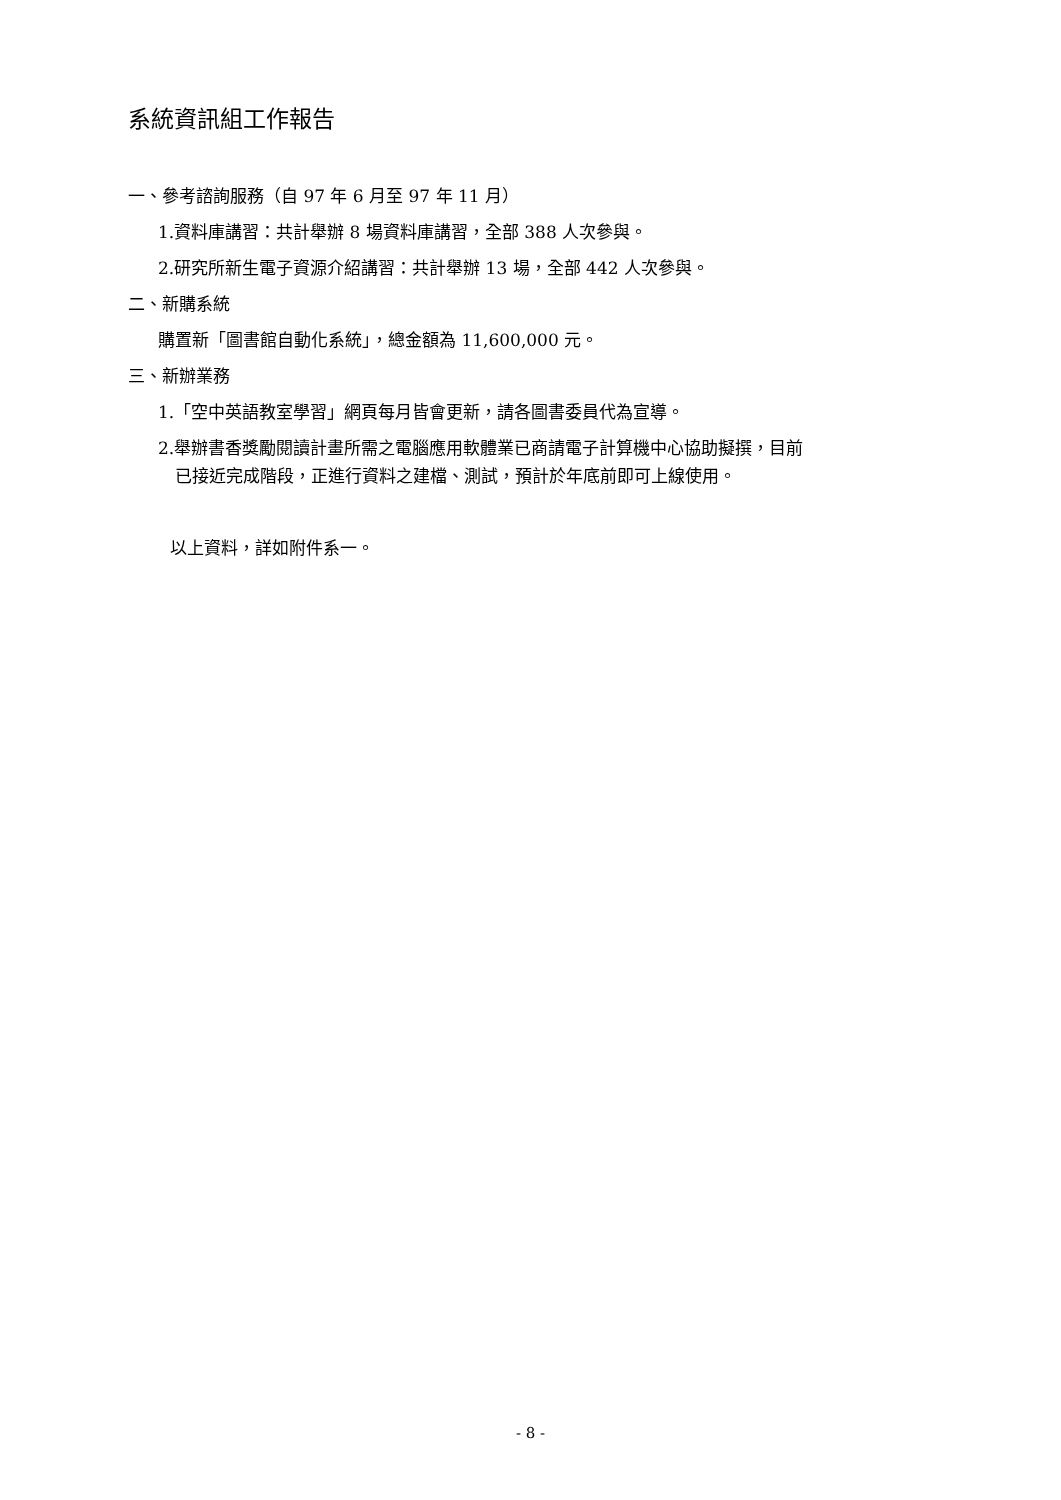系統資訊組工作報告
一、參考諮詢服務（自 97 年 6 月至 97 年 11 月）
1.資料庫講習：共計舉辦 8 場資料庫講習，全部 388 人次參與。
2.研究所新生電子資源介紹講習：共計舉辦 13 場，全部 442 人次參與。
二、新購系統
購置新「圖書館自動化系統」，總金額為 11,600,000 元。
三、新辦業務
1.「空中英語教室學習」網頁每月皆會更新，請各圖書委員代為宣導。
2.舉辦書香獎勵閱讀計畫所需之電腦應用軟體業已商請電子計算機中心協助擬撰，目前
已接近完成階段，正進行資料之建檔、測試，預計於年底前即可上線使用。
以上資料，詳如附件系一。
- 8 -